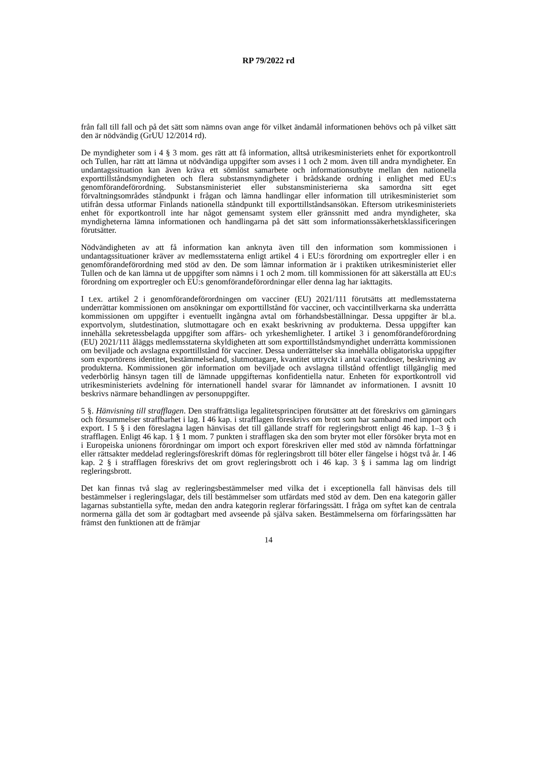RP 79/2022 rd
från fall till fall och på det sätt som nämns ovan ange för vilket ändamål informationen behövs och på vilket sätt den är nödvändig (GrUU 12/2014 rd).
De myndigheter som i 4 § 3 mom. ges rätt att få information, alltså utrikesministeriets enhet för exportkontroll och Tullen, har rätt att lämna ut nödvändiga uppgifter som avses i 1 och 2 mom. även till andra myndigheter. En undantagssituation kan även kräva ett sömlöst samarbete och informationsutbyte mellan den nationella exporttillståndsmyndigheten och flera substansmyndigheter i brådskande ordning i enlighet med EU:s genomförandeförordning. Substansministeriet eller substansministerierna ska samordna sitt eget förvaltningsområdes ståndpunkt i frågan och lämna handlingar eller information till utrikesministeriet som utifrån dessa utformar Finlands nationella ståndpunkt till exporttillståndsansökan. Eftersom utrikesministeriets enhet för exportkontroll inte har något gemensamt system eller gränssnitt med andra myndigheter, ska myndigheterna lämna informationen och handlingarna på det sätt som informationssäkerhetsklassificeringen förutsätter.
Nödvändigheten av att få information kan anknyta även till den information som kommissionen i undantagssituationer kräver av medlemsstaterna enligt artikel 4 i EU:s förordning om exportregler eller i en genomförandeförordning med stöd av den. De som lämnar information är i praktiken utrikesministeriet eller Tullen och de kan lämna ut de uppgifter som nämns i 1 och 2 mom. till kommissionen för att säkerställa att EU:s förordning om exportregler och EU:s genomförandeförordningar eller denna lag har iakttagits.
I t.ex. artikel 2 i genomförandeförordningen om vacciner (EU) 2021/111 förutsätts att medlemsstaterna underrättar kommissionen om ansökningar om exporttillstånd för vacciner, och vaccintillverkarna ska underrätta kommissionen om uppgifter i eventuellt ingångna avtal om förhandsbeställningar. Dessa uppgifter är bl.a. exportvolym, slutdestination, slutmottagare och en exakt beskrivning av produkterna. Dessa uppgifter kan innehålla sekretessbelagda uppgifter som affärs- och yrkeshemligheter. I artikel 3 i genomförandeförordning (EU) 2021/111 åläggs medlemsstaterna skyldigheten att som exporttillståndsmyndighet underrätta kommissionen om beviljade och avslagna exporttillstånd för vacciner. Dessa underrättelser ska innehålla obligatoriska uppgifter som exportörens identitet, bestämmelseland, slutmottagare, kvantitet uttryckt i antal vaccindoser, beskrivning av produkterna. Kommissionen gör information om beviljade och avslagna tillstånd offentligt tillgänglig med vederbörlig hänsyn tagen till de lämnade uppgifternas konfidentiella natur. Enheten för exportkontroll vid utrikesministeriets avdelning för internationell handel svarar för lämnandet av informationen. I avsnitt 10 beskrivs närmare behandlingen av personuppgifter.
5 §. Hänvisning till strafflagen. Den straffrättsliga legalitetsprincipen förutsätter att det föreskrivs om gärningars och försummelser straffbarhet i lag. I 46 kap. i strafflagen föreskrivs om brott som har samband med import och export. I 5 § i den föreslagna lagen hänvisas det till gällande straff för regleringsbrott enligt 46 kap. 1–3 § i strafflagen. Enligt 46 kap. 1 § 1 mom. 7 punkten i strafflagen ska den som bryter mot eller försöker bryta mot en i Europeiska unionens förordningar om import och export föreskriven eller med stöd av nämnda författningar eller rättsakter meddelad regleringsföreskrift dömas för regleringsbrott till böter eller fängelse i högst två år. I 46 kap. 2 § i strafflagen föreskrivs det om grovt regleringsbrott och i 46 kap. 3 § i samma lag om lindrigt regleringsbrott.
Det kan finnas två slag av regleringsbestämmelser med vilka det i exceptionella fall hänvisas dels till bestämmelser i regleringslagar, dels till bestämmelser som utfärdats med stöd av dem. Den ena kategorin gäller lagarnas substantiella syfte, medan den andra kategorin reglerar förfaringssätt. I fråga om syftet kan de centrala normerna gälla det som är godtagbart med avseende på själva saken. Bestämmelserna om förfaringssätten har främst den funktionen att de främjar
14